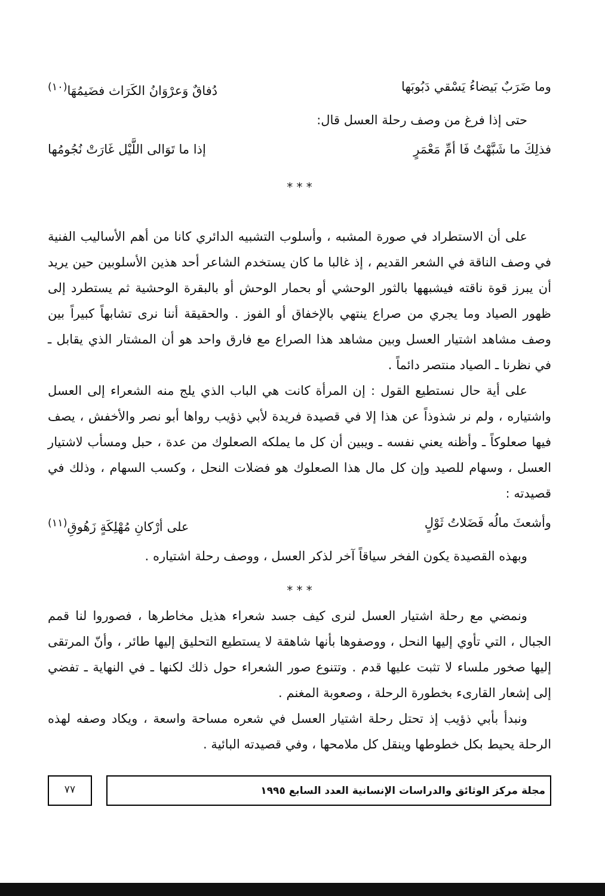وما ضَرَبٌ بَيضاءُ يَسْقي دَبُوبَها دُفاقٌ وَعرْوَانُ الكَرَاث فضَيمُهَا<sup>(١٠)</sup>
حتى إذا فرغ من وصف رحلة العسل قال:
فذلِكَ ما شَبَّهْتُ فَا أمِّ مَعْمَرٍ إذا ما تَوَالى اللَّيْل غَارَتْ نُجُومُها
* * *
على أن الاستطراد في صورة المشبه ، وأسلوب التشبيه الدائري كانا من أهم الأساليب الفنية في وصف الناقة في الشعر القديم ، إذ غالبا ما كان يستخدم الشاعر أحد هذين الأسلوبين حين يريد أن يبرز قوة ناقته فيشبهها بالثور الوحشي أو بحمار الوحش أو بالبقرة الوحشية ثم يستطرد إلى ظهور الصياد وما يجري من صراع ينتهي بالإخفاق أو الفوز . والحقيقة أننا نرى تشابهاً كبيراً بين وصف مشاهد اشتيار العسل وبين مشاهد هذا الصراع مع فارق واحد هو أن المشتار الذي يقابل ـ في نظرنا ـ الصياد منتصر دائماً .
على أية حال نستطيع القول : إن المرأة كانت هي الباب الذي يلج منه الشعراء إلى العسل واشتياره ، ولم نر شذوذاً عن هذا إلا في قصيدة فريدة لأبي ذؤيب رواها أبو نصر والأخفش ، يصف فيها صعلوكاً ـ وأظنه يعني نفسه ـ ويبين أن كل ما يملكه الصعلوك من عدة ، حبل ومسأب لاشتيار العسل ، وسهام للصيد وإن كل مال هذا الصعلوك هو فضلات النحل ، وكسب السهام ، وذلك في قصيدته :
وأشعثَ مالُه فَضَلاتُ ثَوْلٍ على أرْكانِ مُهْلِكَةٍ زَهُوقِ<sup>(١١)</sup>
وبهذه القصيدة يكون الفخر سياقاً آخر لذكر العسل ، ووصف رحلة اشتياره .
* * *
ونمضي مع رحلة اشتيار العسل لنرى كيف جسد شعراء هذيل مخاطرها ، فصوروا لنا قمم الجبال ، التي تأوي إليها النحل ، ووصفوها بأنها شاهقة لا يستطيع التحليق إليها طائر ، وأنّ المرتقى إليها صخور ملساء لا تثبت عليها قدم . وتتنوع صور الشعراء حول ذلك لكنها ـ في النهاية ـ تفضي إلى إشعار القارىء بخطورة الرحلة ، وصعوبة المغنم .
ونبدأ بأبي ذؤيب إذ تحتل رحلة اشتيار العسل في شعره مساحة واسعة ، ويكاد وصفه لهذه الرحلة يحيط بكل خطوطها وينقل كل ملامحها ، وفي قصيدته البائية .
مجلة مركز الوثائق والدراسات الإنسانية العدد السابع ١٩٩٥
٧٧